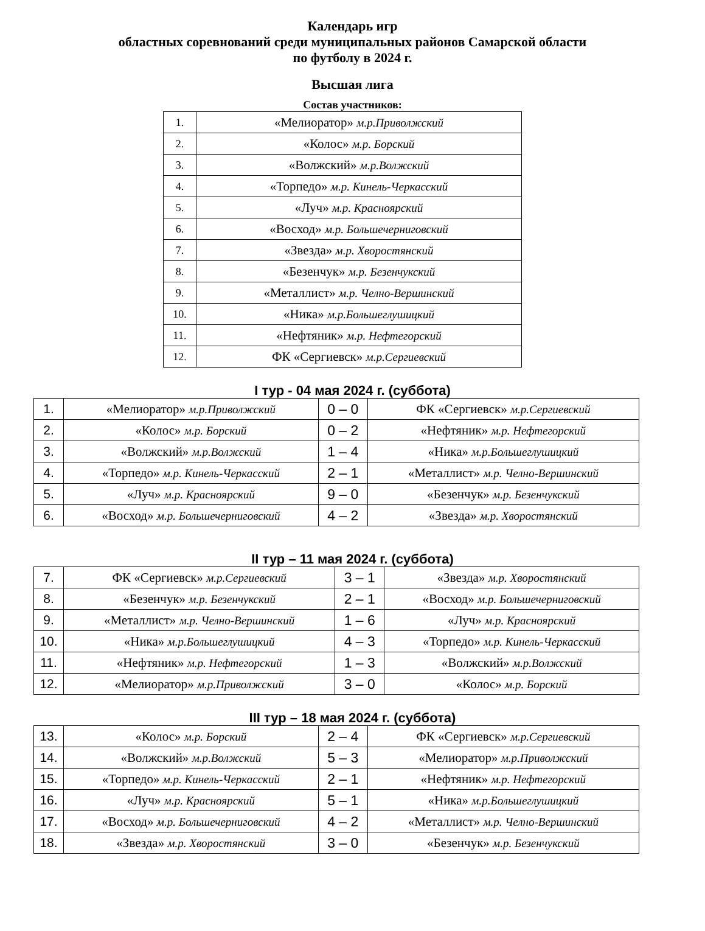Календарь игр
областных соревнований среди муниципальных районов Самарской области
по футболу в 2024 г.
Высшая лига
Состав участников:
| 1. | «Мелиоратор» м.р.Приволжский |
| 2. | «Колос» м.р. Борский |
| 3. | «Волжский» м.р.Волжский |
| 4. | «Торпедо» м.р. Кинель-Черкасский |
| 5. | «Луч» м.р. Красноярский |
| 6. | «Восход» м.р. Большечерниговский |
| 7. | «Звезда» м.р. Хворостянский |
| 8. | «Безенчук» м.р. Безенчукский |
| 9. | «Металлист» м.р. Челно-Вершинский |
| 10. | «Ника» м.р.Большеглушицкий |
| 11. | «Нефтяник» м.р. Нефтегорский |
| 12. | ФК «Сергиевск» м.р.Сергиевский |
I тур - 04 мая 2024 г. (суббота)
| 1. | «Мелиоратор» м.р.Приволжский | 0 – 0 | ФК «Сергиевск» м.р.Сергиевский |
| 2. | «Колос» м.р. Борский | 0 – 2 | «Нефтяник» м.р. Нефтегорский |
| 3. | «Волжский» м.р.Волжский | 1 – 4 | «Ника» м.р.Большеглушицкий |
| 4. | «Торпедо» м.р. Кинель-Черкасский | 2 – 1 | «Металлист» м.р. Челно-Вершинский |
| 5. | «Луч» м.р. Красноярский | 9 – 0 | «Безенчук» м.р. Безенчукский |
| 6. | «Восход» м.р. Большечерниговский | 4 – 2 | «Звезда» м.р. Хворостянский |
II тур – 11 мая 2024 г. (суббота)
| 7. | ФК «Сергиевск» м.р.Сергиевский | 3 – 1 | «Звезда» м.р. Хворостянский |
| 8. | «Безенчук» м.р. Безенчукский | 2 – 1 | «Восход» м.р. Большечерниговский |
| 9. | «Металлист» м.р. Челно-Вершинский | 1 – 6 | «Луч» м.р. Красноярский |
| 10. | «Ника» м.р.Большеглушицкий | 4 – 3 | «Торпедо» м.р. Кинель-Черкасский |
| 11. | «Нефтяник» м.р. Нефтегорский | 1 – 3 | «Волжский» м.р.Волжский |
| 12. | «Мелиоратор» м.р.Приволжский | 3 – 0 | «Колос» м.р. Борский |
III тур – 18 мая 2024 г. (суббота)
| 13. | «Колос» м.р. Борский | 2 – 4 | ФК «Сергиевск» м.р.Сергиевский |
| 14. | «Волжский» м.р.Волжский | 5 – 3 | «Мелиоратор» м.р.Приволжский |
| 15. | «Торпедо» м.р. Кинель-Черкасский | 2 – 1 | «Нефтяник» м.р. Нефтегорский |
| 16. | «Луч» м.р. Красноярский | 5 – 1 | «Ника» м.р.Большеглушицкий |
| 17. | «Восход» м.р. Большечерниговский | 4 – 2 | «Металлист» м.р. Челно-Вершинский |
| 18. | «Звезда» м.р. Хворостянский | 3 – 0 | «Безенчук» м.р. Безенчукский |